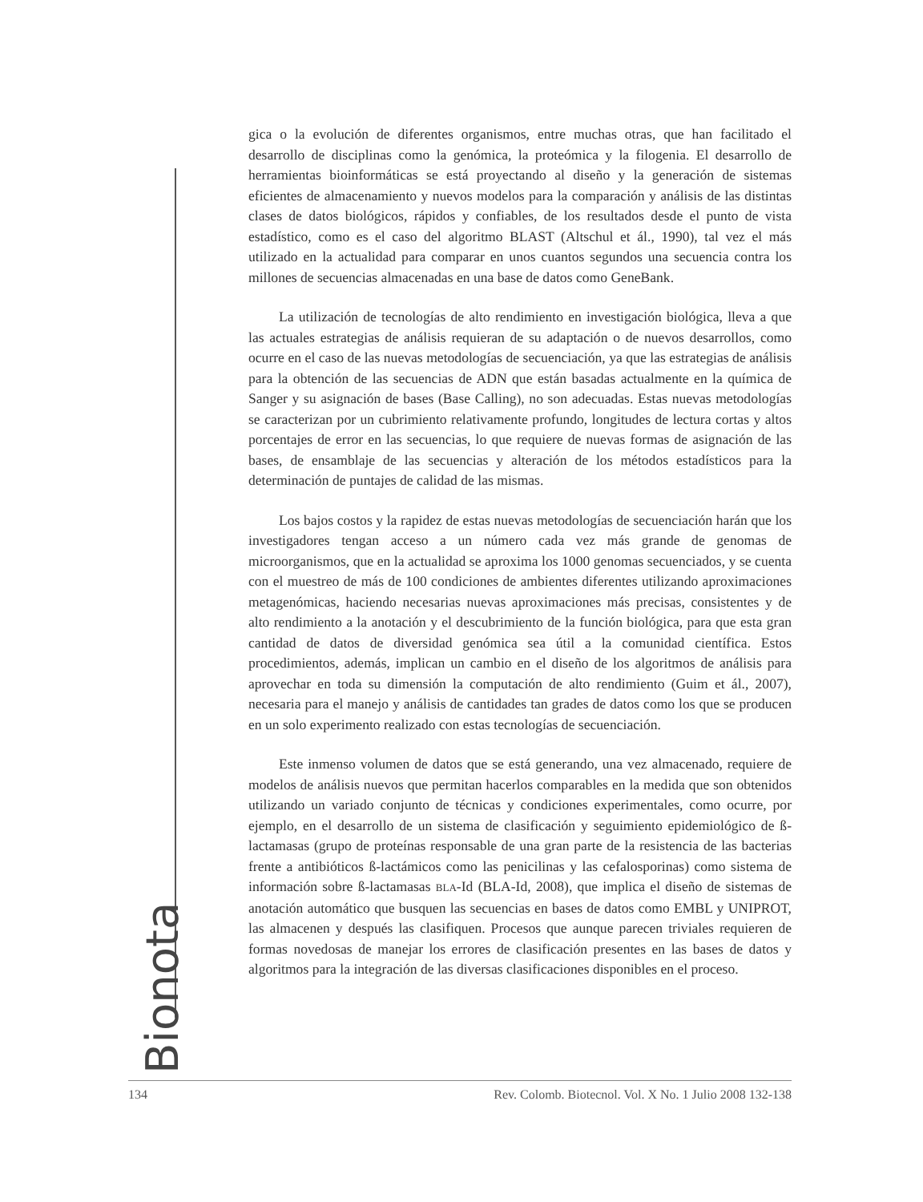Bionota
gica o la evolución de diferentes organismos, entre muchas otras, que han facilitado el desarrollo de disciplinas como la genómica, la proteómica y la filogenia. El desarrollo de herramientas bioinformáticas se está proyectando al diseño y la generación de sistemas eficientes de almacenamiento y nuevos modelos para la comparación y análisis de las distintas clases de datos biológicos, rápidos y confiables, de los resultados desde el punto de vista estadístico, como es el caso del algoritmo BLAST (Altschul et ál., 1990), tal vez el más utilizado en la actualidad para comparar en unos cuantos segundos una secuencia contra los millones de secuencias almacenadas en una base de datos como GeneBank.
La utilización de tecnologías de alto rendimiento en investigación biológica, lleva a que las actuales estrategias de análisis requieran de su adaptación o de nuevos desarrollos, como ocurre en el caso de las nuevas metodologías de secuenciación, ya que las estrategias de análisis para la obtención de las secuencias de ADN que están basadas actualmente en la química de Sanger y su asignación de bases (Base Calling), no son adecuadas. Estas nuevas metodologías se caracterizan por un cubrimiento relativamente profundo, longitudes de lectura cortas y altos porcentajes de error en las secuencias, lo que requiere de nuevas formas de asignación de las bases, de ensamblaje de las secuencias y alteración de los métodos estadísticos para la determinación de puntajes de calidad de las mismas.
Los bajos costos y la rapidez de estas nuevas metodologías de secuenciación harán que los investigadores tengan acceso a un número cada vez más grande de genomas de microorganismos, que en la actualidad se aproxima los 1000 genomas secuenciados, y se cuenta con el muestreo de más de 100 condiciones de ambientes diferentes utilizando aproximaciones metagenómicas, haciendo necesarias nuevas aproximaciones más precisas, consistentes y de alto rendimiento a la anotación y el descubrimiento de la función biológica, para que esta gran cantidad de datos de diversidad genómica sea útil a la comunidad científica. Estos procedimientos, además, implican un cambio en el diseño de los algoritmos de análisis para aprovechar en toda su dimensión la computación de alto rendimiento (Guim et ál., 2007), necesaria para el manejo y análisis de cantidades tan grades de datos como los que se producen en un solo experimento realizado con estas tecnologías de secuenciación.
Este inmenso volumen de datos que se está generando, una vez almacenado, requiere de modelos de análisis nuevos que permitan hacerlos comparables en la medida que son obtenidos utilizando un variado conjunto de técnicas y condiciones experimentales, como ocurre, por ejemplo, en el desarrollo de un sistema de clasificación y seguimiento epidemiológico de ß-lactamasas (grupo de proteínas responsable de una gran parte de la resistencia de las bacterias frente a antibióticos ß-lactámicos como las penicilinas y las cefalosporinas) como sistema de información sobre ß-lactamasas BLA-Id (BLA-Id, 2008), que implica el diseño de sistemas de anotación automático que busquen las secuencias en bases de datos como EMBL y UNIPROT, las almacenen y después las clasifiquen. Procesos que aunque parecen triviales requieren de formas novedosas de manejar los errores de clasificación presentes en las bases de datos y algoritmos para la integración de las diversas clasificaciones disponibles en el proceso.
134 Rev. Colomb. Biotecnol. Vol. X No. 1 Julio 2008 132-138